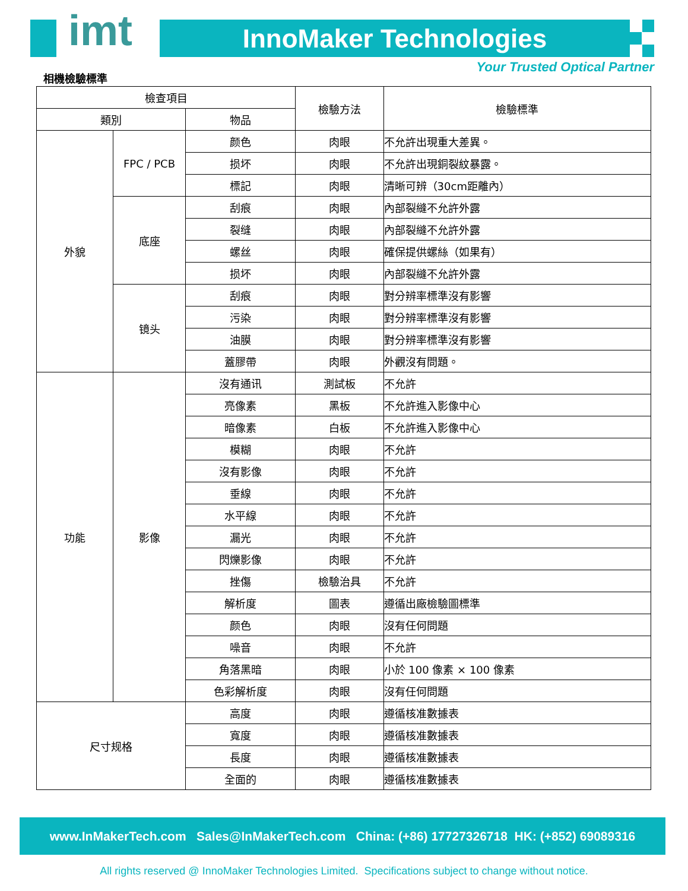imt InnoMaker Technologies
相機檢驗標準
Your Trusted Optical Partner
| 檢查項目 | | | 檢驗方法 | 檢驗標準 |
| --- | --- | --- | --- | --- |
| 類別 | | 物品 | | |
| 外貌 | FPC / PCB | 颜色 | 肉眼 | 不允許出現重大差異。 |
| | | 损坏 | 肉眼 | 不允許出現銅裂紋暴露。 |
| | | 標記 | 肉眼 | 清晰可辨（30cm距離內） |
| | 底座 | 刮痕 | 肉眼 | 內部裂縫不允許外露 |
| | | 裂缝 | 肉眼 | 內部裂縫不允許外露 |
| | | 螺丝 | 肉眼 | 確保提供螺絲（如果有） |
| | | 损坏 | 肉眼 | 內部裂縫不允許外露 |
| | 镜头 | 刮痕 | 肉眼 | 對分辨率標準沒有影響 |
| | | 污染 | 肉眼 | 對分辨率標準沒有影響 |
| | | 油膜 | 肉眼 | 對分辨率標準沒有影響 |
| | | 蓋膠帶 | 肉眼 | 外觀沒有問題。 |
| 功能 | 影像 | 沒有通讯 | 測試板 | 不允許 |
| | | 亮像素 | 黑板 | 不允許進入影像中心 |
| | | 暗像素 | 白板 | 不允許進入影像中心 |
| | | 模糊 | 肉眼 | 不允許 |
| | | 沒有影像 | 肉眼 | 不允許 |
| | | 垂線 | 肉眼 | 不允許 |
| | | 水平線 | 肉眼 | 不允許 |
| | | 漏光 | 肉眼 | 不允許 |
| | | 閃爍影像 | 肉眼 | 不允許 |
| | | 挫傷 | 檢驗治具 | 不允許 |
| | | 解析度 | 圖表 | 遵循出廠檢驗圖標準 |
| | | 颜色 | 肉眼 | 沒有任何問題 |
| | | 噪音 | 肉眼 | 不允許 |
| | | 角落黑暗 | 肉眼 | 小於 100 像素 × 100 像素 |
| | | 色彩解析度 | 肉眼 | 沒有任何問題 |
| 尺寸规格 | | 高度 | 肉眼 | 遵循核准數據表 |
| | | 寬度 | 肉眼 | 遵循核准數據表 |
| | | 長度 | 肉眼 | 遵循核准數據表 |
| | | 全面的 | 肉眼 | 遵循核准數據表 |
www.InMakerTech.com Sales@InMakerTech.com China: (+86) 17727326718 HK: (+852) 69089316
All rights reserved @ InnoMaker Technologies Limited. Specifications subject to change without notice.